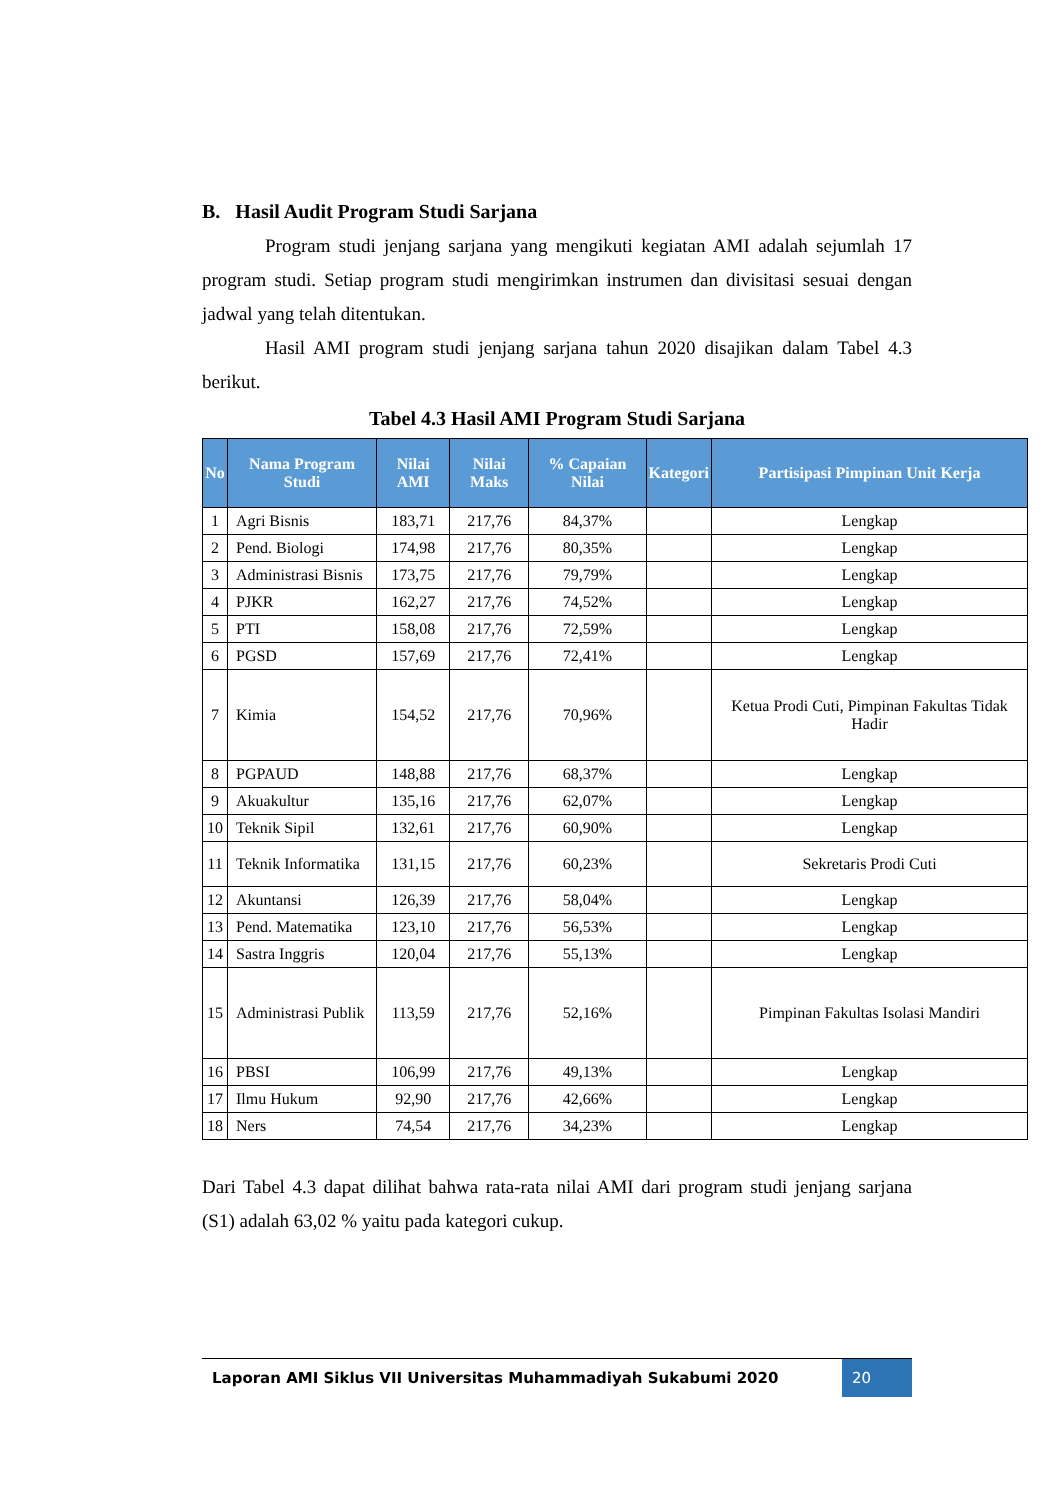B. Hasil Audit Program Studi Sarjana
Program studi jenjang sarjana yang mengikuti kegiatan AMI adalah sejumlah 17 program studi. Setiap program studi mengirimkan instrumen dan divisitasi sesuai dengan jadwal yang telah ditentukan.
Hasil AMI program studi jenjang sarjana tahun 2020 disajikan dalam Tabel 4.3 berikut.
Tabel 4.3 Hasil AMI Program Studi Sarjana
| No | Nama Program Studi | Nilai AMI | Nilai Maks | % Capaian Nilai | Kategori | Partisipasi Pimpinan Unit Kerja |
| --- | --- | --- | --- | --- | --- | --- |
| 1 | Agri Bisnis | 183,71 | 217,76 | 84,37% | | Lengkap |
| 2 | Pend. Biologi | 174,98 | 217,76 | 80,35% | | Lengkap |
| 3 | Administrasi Bisnis | 173,75 | 217,76 | 79,79% | | Lengkap |
| 4 | PJKR | 162,27 | 217,76 | 74,52% | | Lengkap |
| 5 | PTI | 158,08 | 217,76 | 72,59% | | Lengkap |
| 6 | PGSD | 157,69 | 217,76 | 72,41% | | Lengkap |
| 7 | Kimia | 154,52 | 217,76 | 70,96% | | Ketua Prodi Cuti, Pimpinan Fakultas Tidak Hadir |
| 8 | PGPAUD | 148,88 | 217,76 | 68,37% | | Lengkap |
| 9 | Akuakultur | 135,16 | 217,76 | 62,07% | | Lengkap |
| 10 | Teknik Sipil | 132,61 | 217,76 | 60,90% | | Lengkap |
| 11 | Teknik Informatika | 131,15 | 217,76 | 60,23% | | Sekretaris Prodi Cuti |
| 12 | Akuntansi | 126,39 | 217,76 | 58,04% | | Lengkap |
| 13 | Pend. Matematika | 123,10 | 217,76 | 56,53% | | Lengkap |
| 14 | Sastra Inggris | 120,04 | 217,76 | 55,13% | | Lengkap |
| 15 | Administrasi Publik | 113,59 | 217,76 | 52,16% | | Pimpinan Fakultas Isolasi Mandiri |
| 16 | PBSI | 106,99 | 217,76 | 49,13% | | Lengkap |
| 17 | Ilmu Hukum | 92,90 | 217,76 | 42,66% | | Lengkap |
| 18 | Ners | 74,54 | 217,76 | 34,23% | | Lengkap |
Dari Tabel 4.3 dapat dilihat bahwa rata-rata nilai AMI dari program studi jenjang sarjana (S1) adalah 63,02 % yaitu pada kategori cukup.
Laporan AMI Siklus VII Universitas Muhammadiyah Sukabumi 2020 20